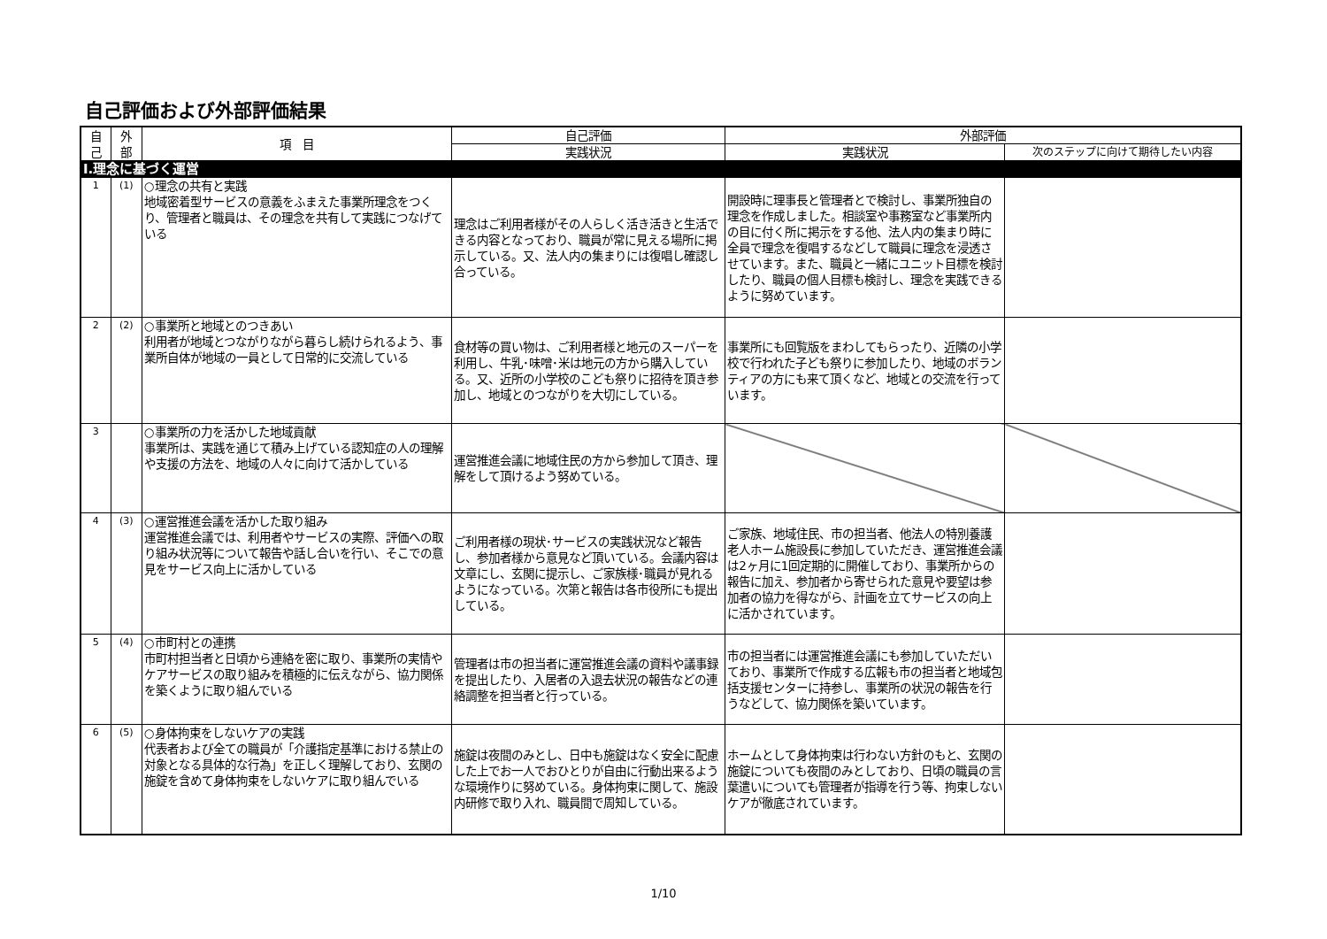自己評価および外部評価結果
| 自 己 | 外 部 | 項 目 | 自己評価 | 外部評価 | |
| --- | --- | --- | --- | --- | --- |
| | | | 実践状況 | 実践状況 | 次のステップに向けて期待したい内容 |
| Ⅰ.理念に基づく運営 | | | | | |
| 1 | (1) | ○理念の共有と実践 地域密着型サービスの意義をふまえた事業所理念をつくり、管理者と職員は、その理念を共有して実践につなげている | 理念はご利用者様がその人らしく活き活きと生活できる内容となっており、職員が常に見える場所に掲示している。又、法人内の集まりには復唱し確認し合っている。 | 開設時に理事長と管理者とで検討し、事業所独自の理念を作成しました。相談室や事務室など事業所内の目に付く所に掲示をする他、法人内の集まり時に全員で理念を復唱するなどして職員に理念を浸透させています。また、職員と一緒にユニット目標を検討したり、職員の個人目標も検討し、理念を実践できるように努めています。 | |
| 2 | (2) | ○事業所と地域とのつきあい 利用者が地域とつながりながら暮らし続けられるよう、事業所自体が地域の一員として日常的に交流している | 食材等の買い物は、ご利用者様と地元のスーパーを利用し、牛乳･味噌･米は地元の方から購入している。又、近所の小学校のこども祭りに招待を頂き参加し、地域とのつながりを大切にしている。 | 事業所にも回覧版をまわしてもらったり、近隣の小学校で行われた子ども祭りに参加したり、地域のボランティアの方にも来て頂くなど、地域との交流を行っています。 | |
| 3 | | ○事業所の力を活かした地域貢献 事業所は、実践を通じて積み上げている認知症の人の理解や支援の方法を、地域の人々に向けて活かしている | 運営推進会議に地域住民の方から参加して頂き、理解をして頂けるよう努めている。 | | |
| 4 | (3) | ○運営推進会議を活かした取り組み 運営推進会議では、利用者やサービスの実際、評価への取り組み状況等について報告や話し合いを行い、そこでの意見をサービス向上に活かしている | ご利用者様の現状･サービスの実践状況など報告し、参加者様から意見など頂いている。会議内容は文章にし、玄関に提示し、ご家族様･職員が見れるようになっている。次第と報告は各市役所にも提出している。 | ご家族、地域住民、市の担当者、他法人の特別養護老人ホーム施設長に参加していただき、運営推進会議は2ヶ月に1回定期的に開催しており、事業所からの報告に加え、参加者から寄せられた意見や要望は参加者の協力を得ながら、計画を立てサービスの向上に活かされています。 | |
| 5 | (4) | ○市町村との連携 市町村担当者と日頃から連絡を密に取り、事業所の実情やケアサービスの取り組みを積極的に伝えながら、協力関係を築くように取り組んでいる | 管理者は市の担当者に運営推進会議の資料や議事録を提出したり、入居者の入退去状況の報告などの連絡調整を担当者と行っている。 | 市の担当者には運営推進会議にも参加していただいており、事業所で作成する広報も市の担当者と地域包括支援センターに持参し、事業所の状況の報告を行うなどして、協力関係を築いています。 | |
| 6 | (5) | ○身体拘束をしないケアの実践 代表者および全ての職員が「介護指定基準における禁止の対象となる具体的な行為」を正しく理解しており、玄関の施錠を含めて身体拘束をしないケアに取り組んでいる | 施錠は夜間のみとし、日中も施錠はなく安全に配慮した上でお一人でおひとりが自由に行動出来るような環境作りに努めている。身体拘束に関して、施設内研修で取り入れ、職員間で周知している。 | ホームとして身体拘束は行わない方針のもと、玄関の施錠についても夜間のみとしており、日頃の職員の言葉遣いについても管理者が指導を行う等、拘束しないケアが徹底されています。 | |
1/10